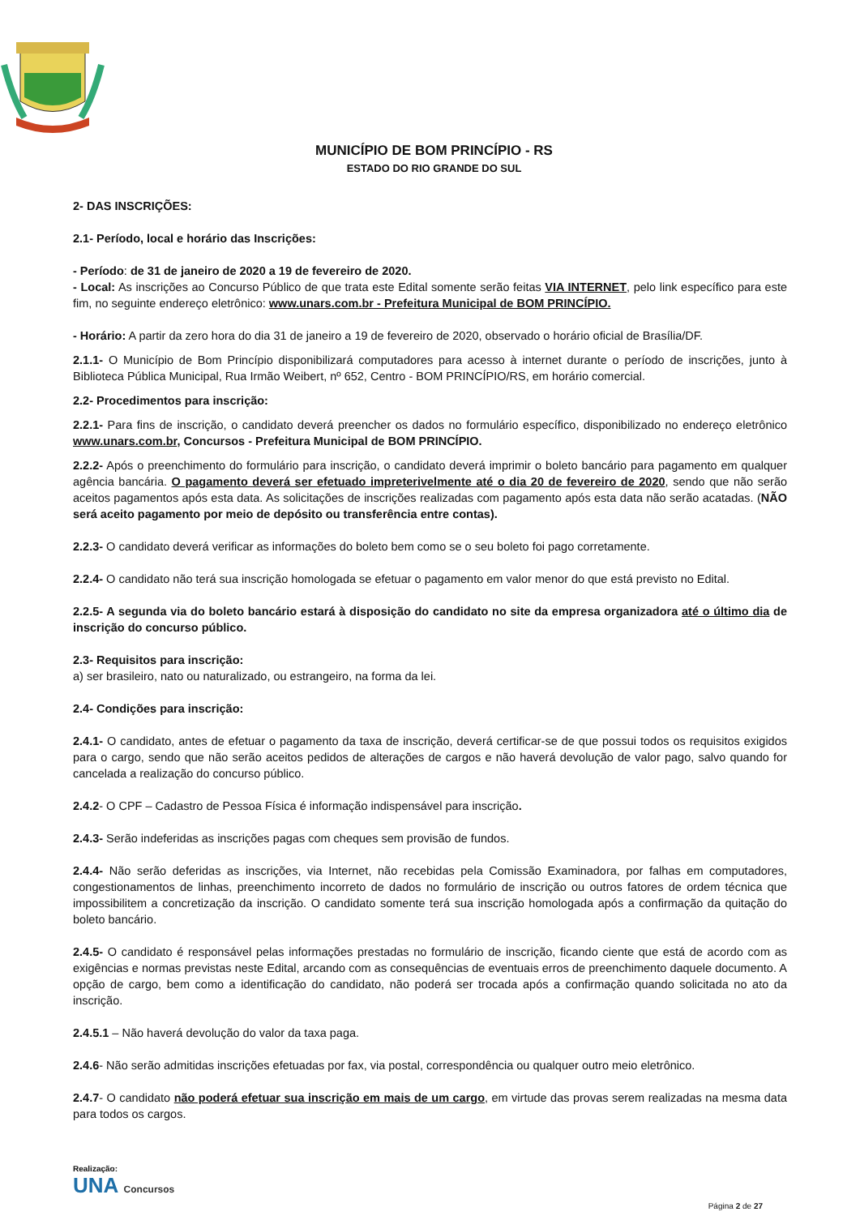MUNICÍPIO DE BOM PRINCÍPIO - RS
ESTADO DO RIO GRANDE DO SUL
2- DAS INSCRIÇÕES:
2.1- Período, local e horário das Inscrições:
- Período: de 31 de janeiro de 2020 a 19 de fevereiro de 2020.
- Local: As inscrições ao Concurso Público de que trata este Edital somente serão feitas VIA INTERNET, pelo link específico para este fim, no seguinte endereço eletrônico: www.unars.com.br - Prefeitura Municipal de BOM PRINCÍPIO.
- Horário: A partir da zero hora do dia 31 de janeiro a 19 de fevereiro de 2020, observado o horário oficial de Brasília/DF.
2.1.1- O Município de Bom Princípio disponibilizará computadores para acesso à internet durante o período de inscrições, junto à Biblioteca Pública Municipal, Rua Irmão Weibert, nº 652, Centro - BOM PRINCÍPIO/RS, em horário comercial.
2.2- Procedimentos para inscrição:
2.2.1- Para fins de inscrição, o candidato deverá preencher os dados no formulário específico, disponibilizado no endereço eletrônico www.unars.com.br, Concursos - Prefeitura Municipal de BOM PRINCÍPIO.
2.2.2- Após o preenchimento do formulário para inscrição, o candidato deverá imprimir o boleto bancário para pagamento em qualquer agência bancária. O pagamento deverá ser efetuado impreterivelmente até o dia 20 de fevereiro de 2020, sendo que não serão aceitos pagamentos após esta data. As solicitações de inscrições realizadas com pagamento após esta data não serão acatadas. (NÃO será aceito pagamento por meio de depósito ou transferência entre contas).
2.2.3- O candidato deverá verificar as informações do boleto bem como se o seu boleto foi pago corretamente.
2.2.4- O candidato não terá sua inscrição homologada se efetuar o pagamento em valor menor do que está previsto no Edital.
2.2.5- A segunda via do boleto bancário estará à disposição do candidato no site da empresa organizadora até o último dia de inscrição do concurso público.
2.3- Requisitos para inscrição:
a) ser brasileiro, nato ou naturalizado, ou estrangeiro, na forma da lei.
2.4- Condições para inscrição:
2.4.1- O candidato, antes de efetuar o pagamento da taxa de inscrição, deverá certificar-se de que possui todos os requisitos exigidos para o cargo, sendo que não serão aceitos pedidos de alterações de cargos e não haverá devolução de valor pago, salvo quando for cancelada a realização do concurso público.
2.4.2- O CPF – Cadastro de Pessoa Física é informação indispensável para inscrição.
2.4.3- Serão indeferidas as inscrições pagas com cheques sem provisão de fundos.
2.4.4- Não serão deferidas as inscrições, via Internet, não recebidas pela Comissão Examinadora, por falhas em computadores, congestionamentos de linhas, preenchimento incorreto de dados no formulário de inscrição ou outros fatores de ordem técnica que impossibilitem a concretização da inscrição. O candidato somente terá sua inscrição homologada após a confirmação da quitação do boleto bancário.
2.4.5- O candidato é responsável pelas informações prestadas no formulário de inscrição, ficando ciente que está de acordo com as exigências e normas previstas neste Edital, arcando com as consequências de eventuais erros de preenchimento daquele documento. A opção de cargo, bem como a identificação do candidato, não poderá ser trocada após a confirmação quando solicitada no ato da inscrição.
2.4.5.1 – Não haverá devolução do valor da taxa paga.
2.4.6- Não serão admitidas inscrições efetuadas por fax, via postal, correspondência ou qualquer outro meio eletrônico.
2.4.7- O candidato não poderá efetuar sua inscrição em mais de um cargo, em virtude das provas serem realizadas na mesma data para todos os cargos.
Realização:
UNA Concursos
Página 2 de 27